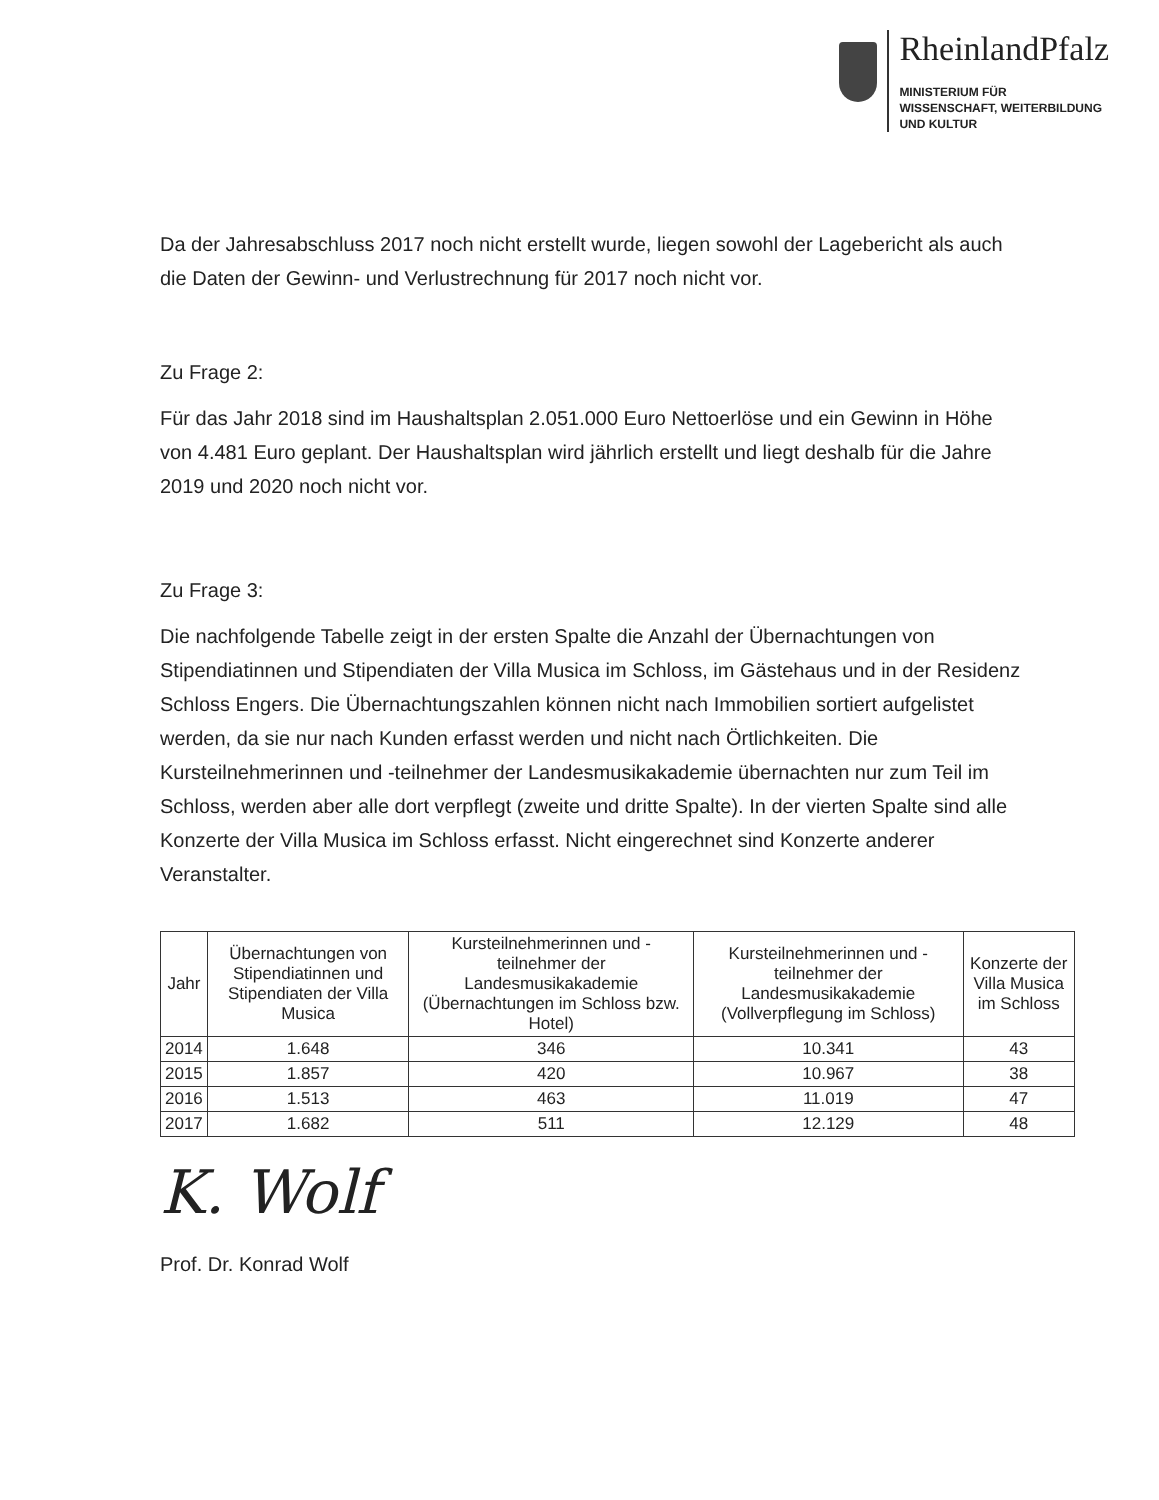RheinlandPfalz
MINISTERIUM FÜR
WISSENSCHAFT, WEITERBILDUNG
UND KULTUR
Da der Jahresabschluss 2017 noch nicht erstellt wurde, liegen sowohl der Lagebericht als auch die Daten der Gewinn- und Verlustrechnung für 2017 noch nicht vor.
Zu Frage 2:
Für das Jahr 2018 sind im Haushaltsplan 2.051.000 Euro Nettoerlöse und ein Gewinn in Höhe von 4.481 Euro geplant. Der Haushaltsplan wird jährlich erstellt und liegt deshalb für die Jahre 2019 und 2020 noch nicht vor.
Zu Frage 3:
Die nachfolgende Tabelle zeigt in der ersten Spalte die Anzahl der Übernachtungen von Stipendiatinnen und Stipendiaten der Villa Musica im Schloss, im Gästehaus und in der Residenz Schloss Engers. Die Übernachtungszahlen können nicht nach Immobilien sortiert aufgelistet werden, da sie nur nach Kunden erfasst werden und nicht nach Örtlichkeiten. Die Kursteilnehmerinnen und -teilnehmer der Landesmusikakademie übernachten nur zum Teil im Schloss, werden aber alle dort verpflegt (zweite und dritte Spalte). In der vierten Spalte sind alle Konzerte der Villa Musica im Schloss erfasst. Nicht eingerechnet sind Konzerte anderer Veranstalter.
| Jahr | Übernachtungen von Stipendiatinnen und Stipendiaten der Villa Musica | Kursteilnehmerinnen und -teilnehmer der Landesmusikakademie (Übernachtungen im Schloss bzw. Hotel) | Kursteilnehmerinnen und -teilnehmer der Landesmusikakademie (Vollverpflegung im Schloss) | Konzerte der Villa Musica im Schloss |
| --- | --- | --- | --- | --- |
| 2014 | 1.648 | 346 | 10.341 | 43 |
| 2015 | 1.857 | 420 | 10.967 | 38 |
| 2016 | 1.513 | 463 | 11.019 | 47 |
| 2017 | 1.682 | 511 | 12.129 | 48 |
K. Wolf
Prof. Dr. Konrad Wolf